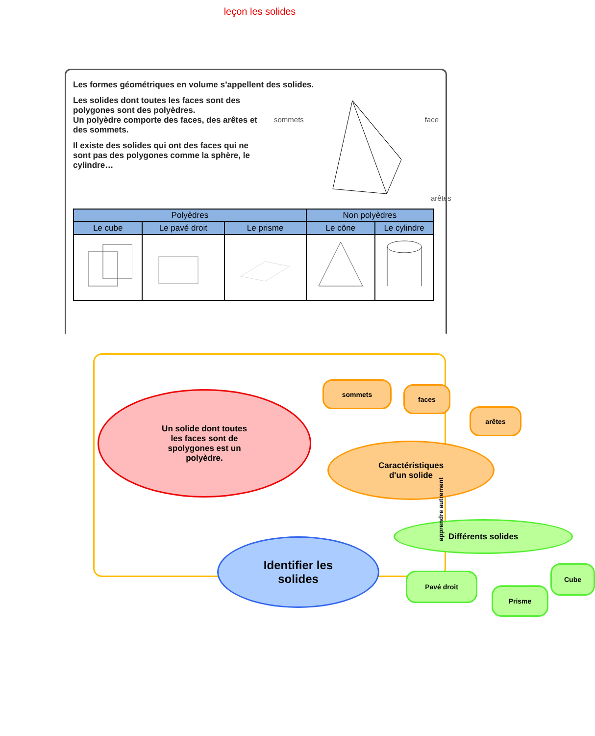leçon les solides
Les formes géométriques en volume s’appellent des solides.
Les solides dont toutes les faces sont des polygones sont des polyèdres.
Un polyèdre comporte des faces, des arêtes et des sommets.
Il existe des solides qui ont des faces qui ne sont pas des polygones comme la sphère, le cylindre…
sommets face
arêtes
| Polyèdres | | | Non polyèdres | |
| --- | --- | --- | --- | --- |
| Le cube | Le pavé droit | Le prisme | Le cône | Le cylindre |
Un solide dont toutes
les faces sont de
spolygones est un
polyèdre.
Identifier les
solides
Caractéristiques
d'un solide
sommets
faces
arêtes
Différents solides
Pavé droit
Prisme
Cube
apprendre autrement